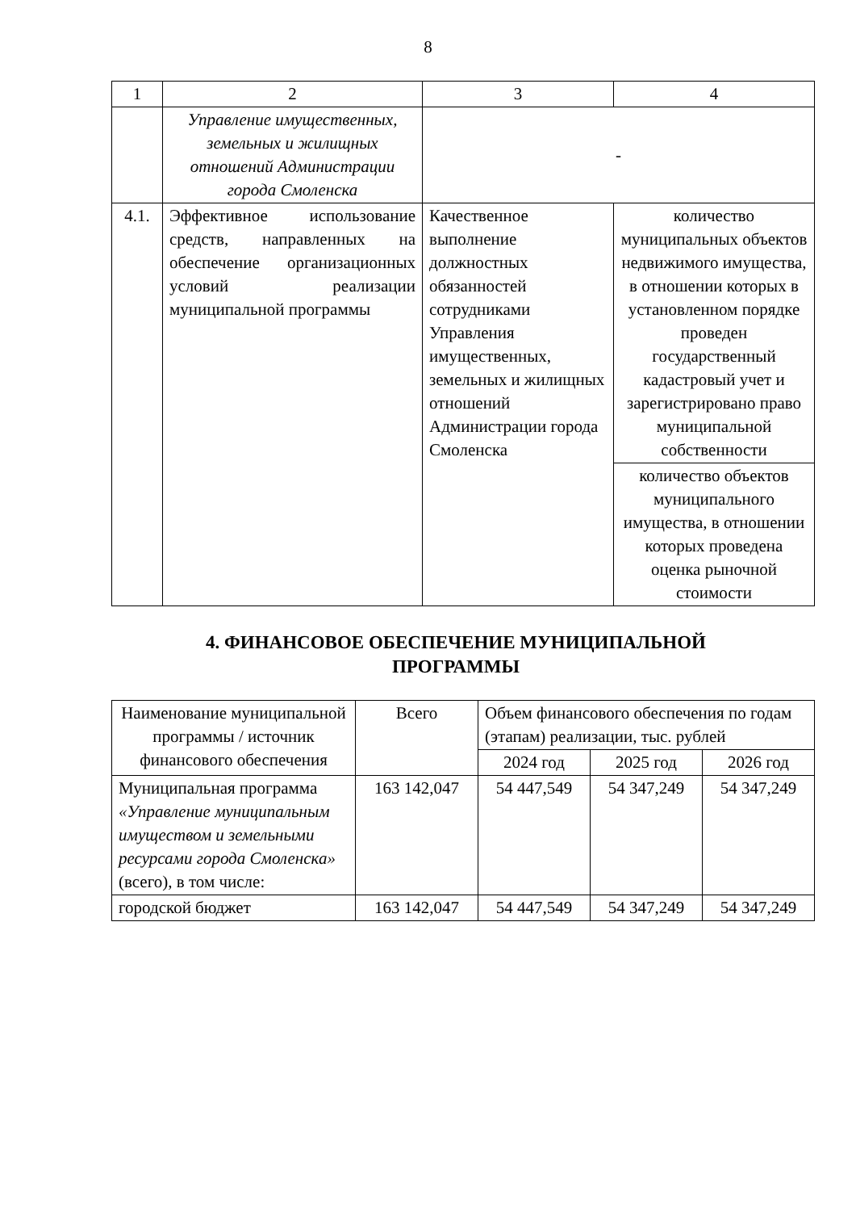8
| 1 | 2 | 3 | 4 |
| | Управление имущественных, земельных и жилищных отношений Администрации города Смоленска | - | |
| 4.1. | Эффективное использование средств, направленных на обеспечение организационных условий реализации муниципальной программы | Качественное выполнение должностных обязанностей сотрудниками Управления имущественных, земельных и жилищных отношений Администрации города Смоленска | количество муниципальных объектов недвижимого имущества, в отношении которых в установленном порядке проведен государственный кадастровый учет и зарегистрировано право муниципальной собственности |
| | | | количество объектов муниципального имущества, в отношении которых проведена оценка рыночной стоимости |
4. ФИНАНСОВОЕ ОБЕСПЕЧЕНИЕ МУНИЦИПАЛЬНОЙ ПРОГРАММЫ
| Наименование муниципальной программы / источник финансового обеспечения | Всего | Объем финансового обеспечения по годам (этапам) реализации, тыс. рублей | | |
| --- | --- | --- | --- | --- |
| | | 2024 год | 2025 год | 2026 год |
| Муниципальная программа «Управление муниципальным имуществом и земельными ресурсами города Смоленска» (всего), в том числе: | 163 142,047 | 54 447,549 | 54 347,249 | 54 347,249 |
| городской бюджет | 163 142,047 | 54 447,549 | 54 347,249 | 54 347,249 |